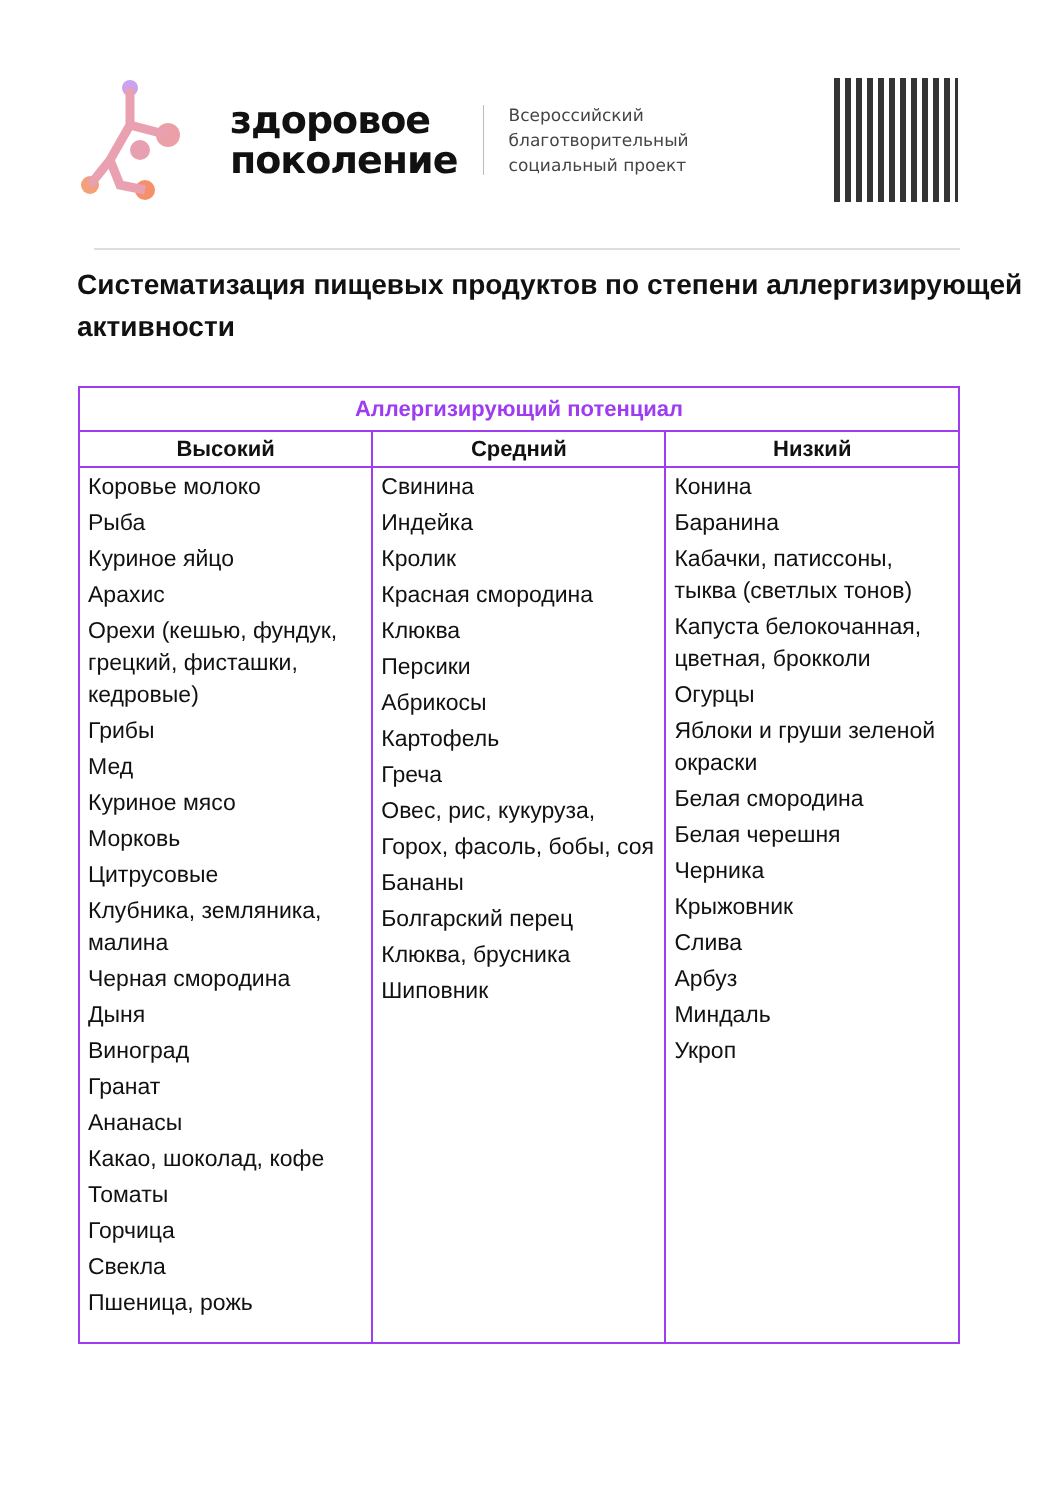здоровое
поколение
Всероссийский
благотворительный
социальный проект
Систематизация пищевых продуктов по степени аллергизирующей активности
| Аллергизирующий потенциал | | |
| --- | --- | --- |
| Высокий | Средний | Низкий |
| Коровье молоко Рыба Куриное яйцо Арахис Орехи (кешью, фундук, грецкий, фисташки, кедровые) Грибы Мед Куриное мясо Морковь Цитрусовые Клубника, земляника, малина Черная смородина Дыня Виноград Гранат Ананасы Какао, шоколад, кофе Томаты Горчица Свекла Пшеница, рожь | Свинина Индейка Кролик Красная смородина Клюква Персики Абрикосы Картофель Греча Овес, рис, кукуруза, Горох, фасоль, бобы, соя Бананы Болгарский перец Клюква, брусника Шиповник | Конина Баранина Кабачки, патиссоны, тыква (светлых тонов) Капуста белокочанная, цветная, брокколи Огурцы Яблоки и груши зеленой окраски Белая смородина Белая черешня Черника Крыжовник Слива Арбуз Миндаль Укроп |